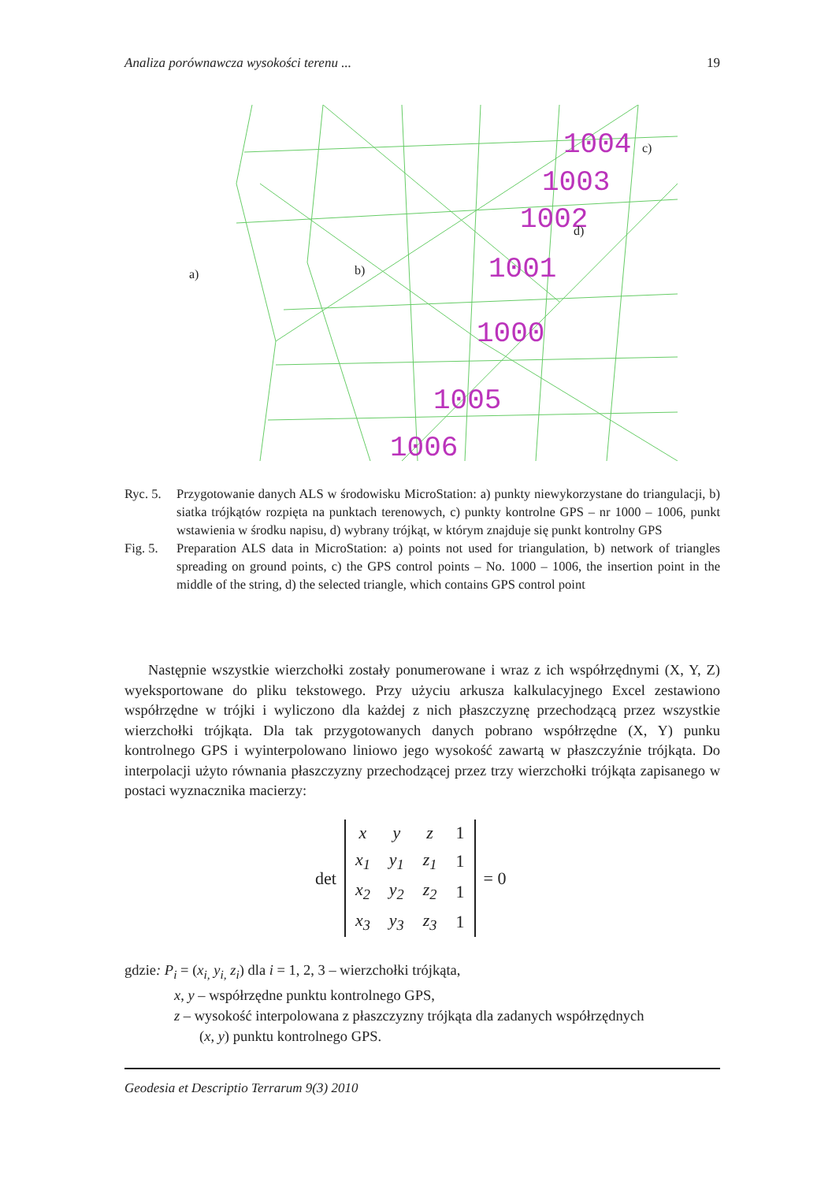Analiza porównawcza wysokości terenu ... 19
1004
1003
1002
1001
1000
1005
1006
a)
b)
c)
d)
Ryc. 5. Przygotowanie danych ALS w środowisku MicroStation: a) punkty niewykorzystane do triangulacji, b) siatka trójkątów rozpięta na punktach terenowych, c) punkty kontrolne GPS – nr 1000 – 1006, punkt wstawienia w środku napisu, d) wybrany trójkąt, w którym znajduje się punkt kontrolny GPS
Fig. 5. Preparation ALS data in MicroStation: a) points not used for triangulation, b) network of triangles spreading on ground points, c) the GPS control points – No. 1000 – 1006, the insertion point in the middle of the string, d) the selected triangle, which contains GPS control point
Następnie wszystkie wierzchołki zostały ponumerowane i wraz z ich współrzędnymi (X, Y, Z) wyeksportowane do pliku tekstowego. Przy użyciu arkusza kalkulacyjnego Excel zestawiono współrzędne w trójki i wyliczono dla każdej z nich płaszczyznę przechodzącą przez wszystkie wierzchołki trójkąta. Dla tak przygotowanych danych pobrano współrzędne (X, Y) punku kontrolnego GPS i wyinterpolowano liniowo jego wysokość zawartą w płaszczyźnie trójkąta. Do interpolacji użyto równania płaszczyzny przechodzącej przez trzy wierzchołki trójkąta zapisanego w postaci wyznacznika macierzy:
det
| x | y | z | 1 |
| x<sub>1</sub> | y<sub>1</sub> | z<sub>1</sub> | 1 |
| x<sub>2</sub> | y<sub>2</sub> | z<sub>2</sub> | 1 |
| x<sub>3</sub> | y<sub>3</sub> | z<sub>3</sub> | 1 |
= 0
gdzie: P<sub>i</sub> = (x<sub>i,</sub> y<sub>i,</sub> z<sub>i</sub>) dla i = 1, 2, 3 – wierzchołki trójkąta,
x, y – współrzędne punktu kontrolnego GPS,
z – wysokość interpolowana z płaszczyzny trójkąta dla zadanych współrzędnych
(x, y) punktu kontrolnego GPS.
Geodesia et Descriptio Terrarum 9(3) 2010